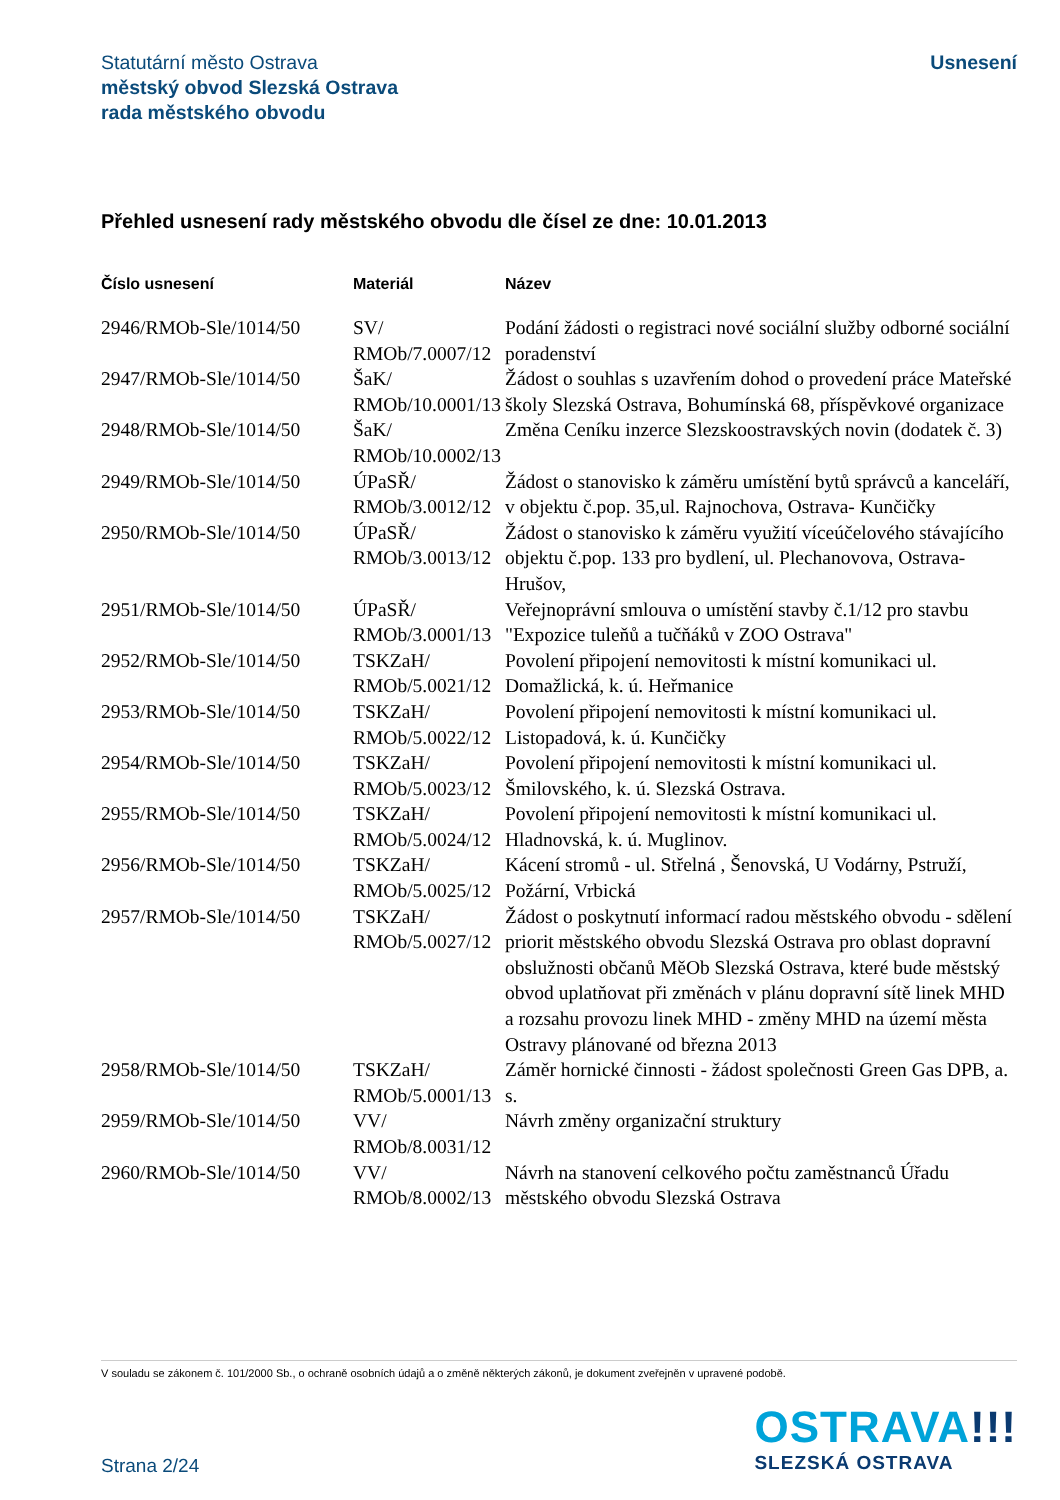Statutární město Ostrava
městský obvod Slezská Ostrava
rada městského obvodu
Usnesení
Přehled usnesení rady městského obvodu dle čísel ze dne: 10.01.2013
| Číslo usnesení | Materiál | Název |
| --- | --- | --- |
| 2946/RMOb-Sle/1014/50 | SV/ RMOb/7.0007/12 | Podání žádosti o registraci nové sociální služby odborné sociální poradenství |
| 2947/RMOb-Sle/1014/50 | ŠaK/ RMOb/10.0001/13 | Žádost o souhlas s uzavřením dohod o provedení práce Mateřské školy Slezská Ostrava, Bohumínská 68, příspěvkové organizace |
| 2948/RMOb-Sle/1014/50 | ŠaK/ RMOb/10.0002/13 | Změna Ceníku inzerce Slezskoostravských novin (dodatek č. 3) |
| 2949/RMOb-Sle/1014/50 | ÚPaSŘ/ RMOb/3.0012/12 | Žádost o stanovisko k záměru umístění bytů správců a kanceláří, v objektu č.pop. 35,ul. Rajnochova, Ostrava- Kunčičky |
| 2950/RMOb-Sle/1014/50 | ÚPaSŘ/ RMOb/3.0013/12 | Žádost o stanovisko k záměru využití víceúčelového stávajícího objektu č.pop. 133 pro bydlení, ul. Plechanovova, Ostrava-Hrušov, |
| 2951/RMOb-Sle/1014/50 | ÚPaSŘ/ RMOb/3.0001/13 | Veřejnoprávní smlouva o umístění stavby č.1/12 pro stavbu "Expozice tuleňů a tučňáků v ZOO Ostrava" |
| 2952/RMOb-Sle/1014/50 | TSKZaH/ RMOb/5.0021/12 | Povolení připojení nemovitosti k místní komunikaci ul. Domažlická, k. ú. Heřmanice |
| 2953/RMOb-Sle/1014/50 | TSKZaH/ RMOb/5.0022/12 | Povolení připojení nemovitosti k místní komunikaci ul. Listopadová, k. ú. Kunčičky |
| 2954/RMOb-Sle/1014/50 | TSKZaH/ RMOb/5.0023/12 | Povolení připojení nemovitosti k místní komunikaci ul. Šmilovského, k. ú. Slezská Ostrava. |
| 2955/RMOb-Sle/1014/50 | TSKZaH/ RMOb/5.0024/12 | Povolení připojení nemovitosti k místní komunikaci ul. Hladnovská, k. ú. Muglinov. |
| 2956/RMOb-Sle/1014/50 | TSKZaH/ RMOb/5.0025/12 | Kácení stromů - ul. Střelná , Šenovská, U Vodárny, Pstruží, Požární, Vrbická |
| 2957/RMOb-Sle/1014/50 | TSKZaH/ RMOb/5.0027/12 | Žádost o poskytnutí informací radou městského obvodu - sdělení priorit městského obvodu Slezská Ostrava pro oblast dopravní obslužnosti občanů MěOb Slezská Ostrava, které bude městský obvod uplatňovat při změnách v plánu dopravní sítě linek MHD a rozsahu provozu linek MHD - změny MHD na území města Ostravy plánované od března 2013 |
| 2958/RMOb-Sle/1014/50 | TSKZaH/ RMOb/5.0001/13 | Záměr hornické činnosti - žádost společnosti Green Gas DPB, a. s. |
| 2959/RMOb-Sle/1014/50 | VV/ RMOb/8.0031/12 | Návrh změny organizační struktury |
| 2960/RMOb-Sle/1014/50 | VV/ RMOb/8.0002/13 | Návrh na stanovení celkového počtu zaměstnanců Úřadu městského obvodu Slezská Ostrava |
V souladu se zákonem č. 101/2000 Sb., o ochraně osobních údajů a o změně některých zákonů, je dokument zveřejněn v upravené podobě.
OSTRAVA!!!
SLEZSKÁ OSTRAVA
Strana 2/24